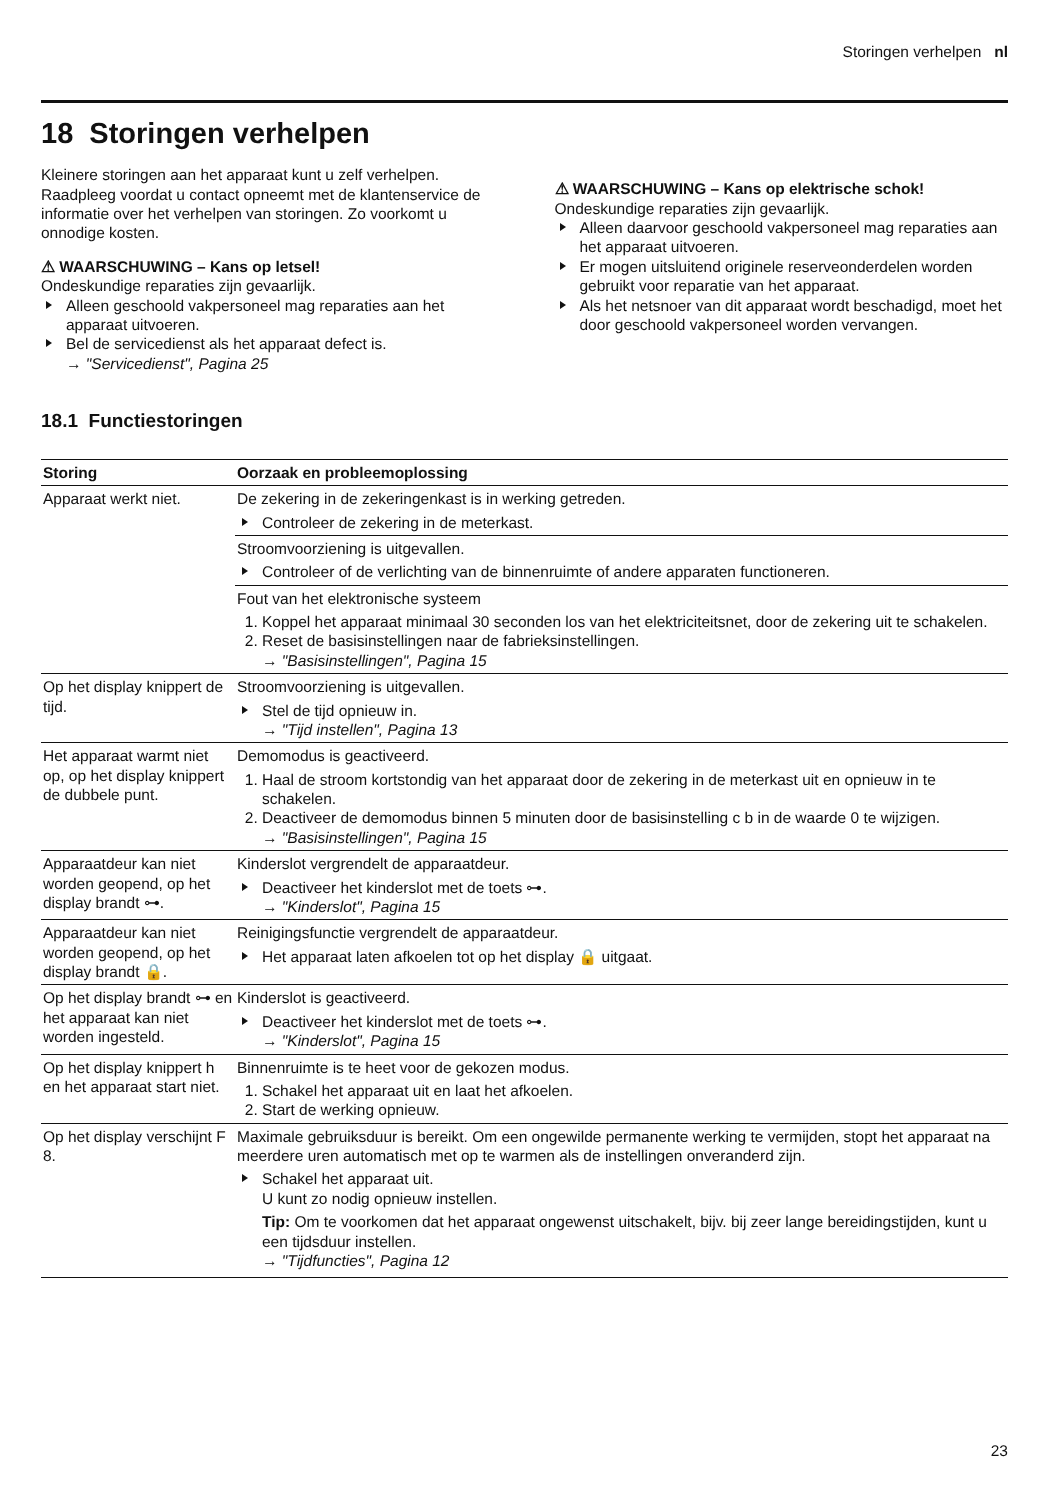Storingen verhelpen nl
18 Storingen verhelpen
Kleinere storingen aan het apparaat kunt u zelf verhelpen. Raadpleeg voordat u contact opneemt met de klantenservice de informatie over het verhelpen van storingen. Zo voorkomt u onnodige kosten.
⚠ WAARSCHUWING – Kans op letsel!
Ondeskundige reparaties zijn gevaarlijk.
Alleen geschoold vakpersoneel mag reparaties aan het apparaat uitvoeren.
Bel de servicedienst als het apparaat defect is.
→ "Servicedienst", Pagina 25
⚠ WAARSCHUWING – Kans op elektrische schok!
Ondeskundige reparaties zijn gevaarlijk.
Alleen daarvoor geschoold vakpersoneel mag reparaties aan het apparaat uitvoeren.
Er mogen uitsluitend originele reserveonderdelen worden gebruikt voor reparatie van het apparaat.
Als het netsnoer van dit apparaat wordt beschadigd, moet het door geschoold vakpersoneel worden vervangen.
18.1 Functiestoringen
| Storing | Oorzaak en probleemoplossing |
| --- | --- |
| Apparaat werkt niet. | De zekering in de zekeringenkast is in werking getreden. Controleer de zekering in de meterkast. |
| | Stroomvoorziening is uitgevallen. Controleer of de verlichting van de binnenruimte of andere apparaten functioneren. |
| | Fout van het elektronische systeem 1. Koppel het apparaat minimaal 30 seconden los van het elektriciteitsnet, door de zekering uit te schakelen. 2. Reset de basisinstellingen naar de fabrieksinstellingen. → "Basisinstellingen", Pagina 15 |
| Op het display knippert de tijd. | Stroomvoorziening is uitgevallen. Stel de tijd opnieuw in. → "Tijd instellen", Pagina 13 |
| Het apparaat warmt niet op, op het display knippert de dubbele punt. | Demomodus is geactiveerd. 1. Haal de stroom kortstondig van het apparaat door de zekering in de meterkast uit en opnieuw in te schakelen. 2. Deactiveer de demomodus binnen 5 minuten door de basisinstelling c b in de waarde 0 te wijzigen. → "Basisinstellingen", Pagina 15 |
| Apparaatdeur kan niet worden geopend, op het display brandt ⊶. | Kinderslot vergrendelt de apparaatdeur. Deactiveer het kinderslot met de toets ⊶. → "Kinderslot", Pagina 15 |
| Apparaatdeur kan niet worden geopend, op het display brandt 🔒. | Reinigingsfunctie vergrendelt de apparaatdeur. Het apparaat laten afkoelen tot op het display 🔒 uitgaat. |
| Op het display brandt ⊶ en het apparaat kan niet worden ingesteld. | Kinderslot is geactiveerd. Deactiveer het kinderslot met de toets ⊶. → "Kinderslot", Pagina 15 |
| Op het display knippert h en het apparaat start niet. | Binnenruimte is te heet voor de gekozen modus. 1. Schakel het apparaat uit en laat het afkoelen. 2. Start de werking opnieuw. |
| Op het display verschijnt F 8. | Maximale gebruiksduur is bereikt. Om een ongewilde permanente werking te vermijden, stopt het apparaat na meerdere uren automatisch met op te warmen als de instellingen onveranderd zijn. Schakel het apparaat uit. U kunt zo nodig opnieuw instellen. Tip: Om te voorkomen dat het apparaat ongewenst uitschakelt, bijv. bij zeer lange bereidingstijden, kunt u een tijdsduur instellen. → "Tijdfuncties", Pagina 12 |
23